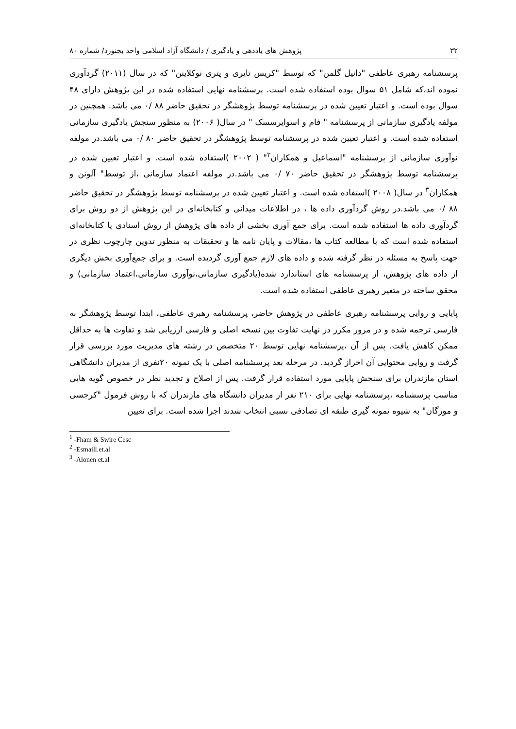۳۲ پژوهش های یاددهی و یادگیری / دانشگاه آزاد اسلامی واحد بجنورد/ شماره ۸۰
پرسشنامه رهبری عاطفی "دانیل گلمن" که توسط "کریس تایری و پتری نوکلاینن" که در سال (۲۰۱۱) گردآوری نموده اند،که شامل ۵۱ سوال بوده استفاده شده است. پرسشنامه نهایی استفاده شده در این پژوهش دارای ۴۸ سوال بوده است. و اعتبار تعیین شده در پرسشنامه توسط پژوهشگر در تحقیق حاضر ۸۸ /۰ می باشد. همچنین در مولفه یادگیری سازمانی از پرسشنامه " فام و اسوایرسسک " در سال( ۲۰۰۶) به منظور سنجش یادگیری سازمانی استفاده شده است. و اعتبار تعیین شده در پرسشنامه توسط پژوهشگر در تحقیق حاضر ۸۰ /۰ می باشد.در مولفه نوآوری سازمانی از پرسشنامه "اسماعیل و همکاران<sup>۲</sup>" ( ۲۰۰۲ )استفاده شده است. و اعتبار تعیین شده در پرسشنامه توسط پژوهشگر در تحقیق حاضر ۷۰ /۰ می باشد.در مولفه اعتماد سازمانی ،از توسط" آلونن و همکاران<sup>۳</sup> در سال( ۲۰۰۸ )استفاده شده است. و اعتبار تعیین شده در پرسشنامه توسط پژوهشگر در تحقیق حاضر ۸۸ /۰ می باشد.در روش گردآوری داده ها ، در اطلاعات میدانی و کتابخانه‌ای در این پژوهش از دو روش برای گردآوری داده ها استفاده شده است. برای جمع آوری بخشی از داده های پژوهش از روش اسنادی یا کتابخانه‌ای استفاده شده است که با مطالعه کتاب ها ،مقالات و پایان نامه ها و تحقیقات به منظور تدوین چارچوب نظری در جهت پاسخ به مسئله در نظر گرفته شده و داده های لازم جمع آوری گردیده است. و برای جمع‌آوری بخش دیگری از داده های پژوهش، از پرسشنامه های استاندارد شده(یادگیری سازمانی،نوآوری سازمانی،اعتماد سازمانی) و محقق ساخته در متغیر رهبری عاطفی استفاده شده است.
پایایی و روایی پرسشنامه رهبری عاطفی در پژوهش حاضر، پرسشنامه رهبری عاطفی، ابتدا توسط پژوهشگر به فارسی ترجمه شده و در مرور مکرر در نهایت تفاوت بین نسخه اصلی و فارسی ارزیابی شد و تفاوت ها به حداقل ممکن کاهش یافت. پس از آن ،پرسشنامه نهایی توسط ۲۰ متخصص در رشته های مدیریت مورد بررسی قرار گرفت و روایی محتوایی آن احراز گردید. در مرحله بعد پرسشنامه اصلی با یک نمونه ۲۰نفری از مدیران دانشگاهی استان مازندران برای سنجش پایایی مورد استفاده قرار گرفت. پس از اصلاح و تجدید نظر در خصوص گویه هایی مناسب پرسشنامه ،پرسشنامه نهایی برای ۲۱۰ نفر از مدیران دانشگاه های مازندران که با روش فرمول "کرجسی و مورگان" به شیوه نمونه گیری طبقه ای تصادفی نسبی انتخاب شدند اجرا شده است. برای تعیین
<sup>1</sup> -Fham & Swire Cesc
<sup>2</sup> -Esmaill.et.al
<sup>3</sup> -Alonen et.al